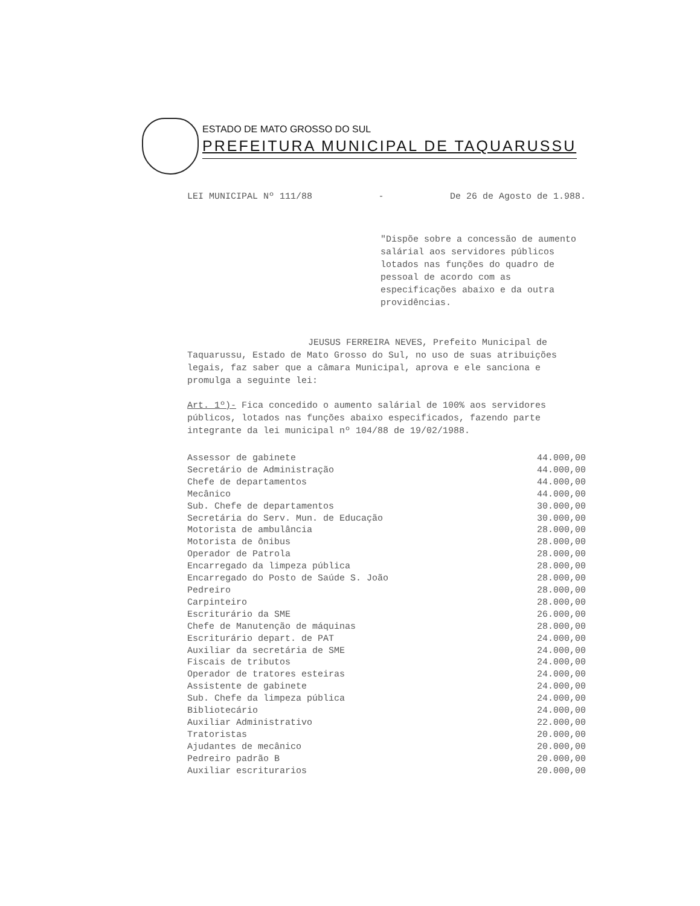ESTADO DE MATO GROSSO DO SUL
PREFEITURA MUNICIPAL DE TAQUARUSSU
LEI MUNICIPAL Nº 111/88 - De 26 de Agosto de 1.988.
"Dispõe sobre a concessão de aumento salárial aos servidores públicos lotados nas funções do quadro de pessoal de acordo com as especificações abaixo e da outra providências.
JEUSUS FERREIRA NEVES, Prefeito Municipal de Taquarussu, Estado de Mato Grosso do Sul, no uso de suas atribuições legais, faz saber que a câmara Municipal, aprova e ele sanciona e promulga a seguinte lei:
Art. 1º)- Fica concedido o aumento salárial de 100% aos servidores públicos, lotados nas funções abaixo especificados, fazendo parte integrante da lei municipal nº 104/88 de 19/02/1988.
| Assessor de gabinete | 44.000,00 |
| Secretário de Administração | 44.000,00 |
| Chefe de departamentos | 44.000,00 |
| Mecânico | 44.000,00 |
| Sub. Chefe de departamentos | 30.000,00 |
| Secretária do Serv. Mun. de Educação | 30.000,00 |
| Motorista de ambulância | 28.000,00 |
| Motorista de ônibus | 28.000,00 |
| Operador de Patrola | 28.000,00 |
| Encarregado da limpeza pública | 28.000,00 |
| Encarregado do Posto de Saúde S. João | 28.000,00 |
| Pedreiro | 28.000,00 |
| Carpinteiro | 28.000,00 |
| Escriturário da SME | 26.000,00 |
| Chefe de Manutenção de máquinas | 28.000,00 |
| Escriturário depart. de PAT | 24.000,00 |
| Auxiliar da secretária de SME | 24.000,00 |
| Fiscais de tributos | 24.000,00 |
| Operador de tratores esteiras | 24.000,00 |
| Assistente de gabinete | 24.000,00 |
| Sub. Chefe da limpeza pública | 24.000,00 |
| Bibliotecário | 24.000,00 |
| Auxiliar Administrativo | 22.000,00 |
| Tratoristas | 20.000,00 |
| Ajudantes de mecânico | 20.000,00 |
| Pedreiro padrão B | 20.000,00 |
| Auxiliar escriturarios | 20.000,00 |